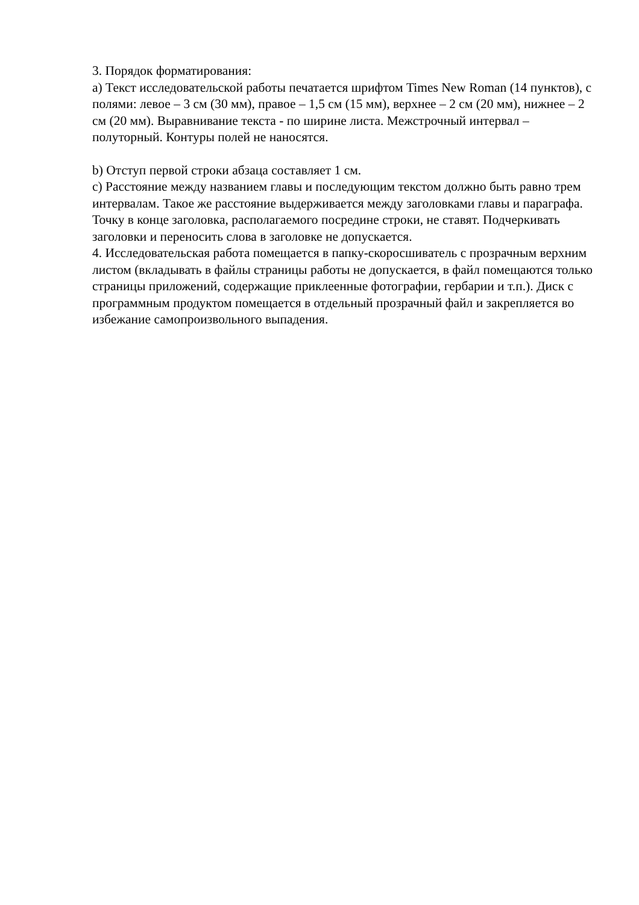3. Порядок форматирования:
a) Текст исследовательской работы печатается шрифтом Times New Roman (14 пунктов), с полями: левое – 3 см (30 мм), правое – 1,5 см (15 мм), верхнее – 2 см (20 мм), нижнее – 2 см (20 мм). Выравнивание текста - по ширине листа. Межстрочный интервал – полуторный. Контуры полей не наносятся.
b) Отступ первой строки абзаца составляет 1 см.
c) Расстояние между названием главы и последующим текстом должно быть равно трем интервалам. Такое же расстояние выдерживается между заголовками главы и параграфа. Точку в конце заголовка, располагаемого посредине строки, не ставят. Подчеркивать заголовки и переносить слова в заголовке не допускается.
4. Исследовательская работа помещается в папку-скоросшиватель с прозрачным верхним листом (вкладывать в файлы страницы работы не допускается, в файл помещаются только страницы приложений, содержащие приклеенные фотографии, гербарии и т.п.). Диск с программным продуктом помещается в отдельный прозрачный файл и закрепляется во избежание самопроизвольного выпадения.